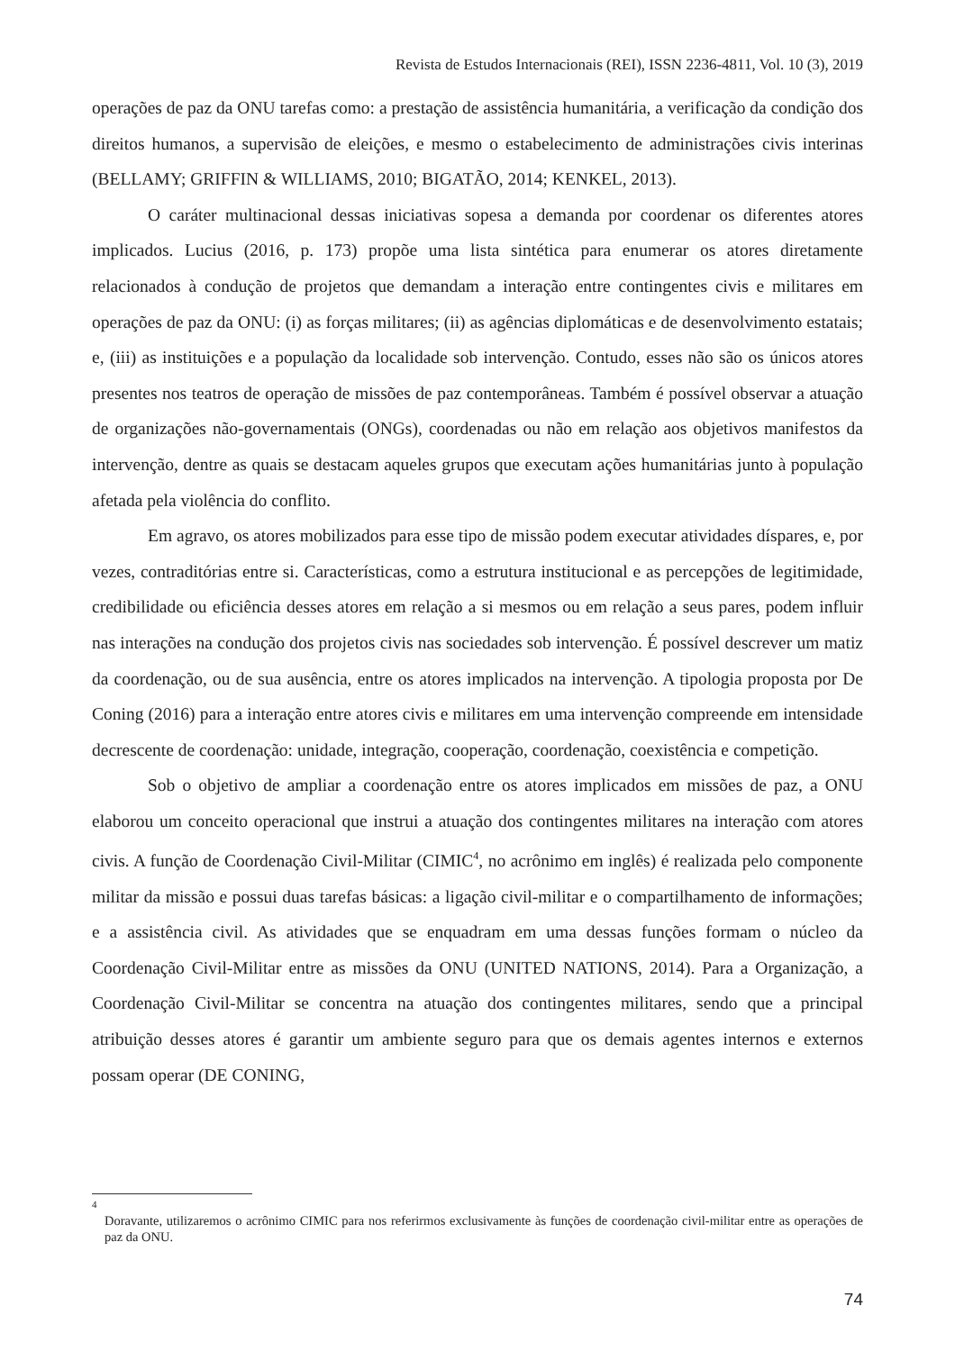Revista de Estudos Internacionais (REI), ISSN 2236-4811, Vol. 10 (3), 2019
operações de paz da ONU tarefas como: a prestação de assistência humanitária, a verificação da condição dos direitos humanos, a supervisão de eleições, e mesmo o estabelecimento de administrações civis interinas (BELLAMY; GRIFFIN & WILLIAMS, 2010; BIGATÃO, 2014; KENKEL, 2013).
O caráter multinacional dessas iniciativas sopesa a demanda por coordenar os diferentes atores implicados. Lucius (2016, p. 173) propõe uma lista sintética para enumerar os atores diretamente relacionados à condução de projetos que demandam a interação entre contingentes civis e militares em operações de paz da ONU: (i) as forças militares; (ii) as agências diplomáticas e de desenvolvimento estatais; e, (iii) as instituições e a população da localidade sob intervenção. Contudo, esses não são os únicos atores presentes nos teatros de operação de missões de paz contemporâneas. Também é possível observar a atuação de organizações não-governamentais (ONGs), coordenadas ou não em relação aos objetivos manifestos da intervenção, dentre as quais se destacam aqueles grupos que executam ações humanitárias junto à população afetada pela violência do conflito.
Em agravo, os atores mobilizados para esse tipo de missão podem executar atividades díspares, e, por vezes, contraditórias entre si. Características, como a estrutura institucional e as percepções de legitimidade, credibilidade ou eficiência desses atores em relação a si mesmos ou em relação a seus pares, podem influir nas interações na condução dos projetos civis nas sociedades sob intervenção. É possível descrever um matiz da coordenação, ou de sua ausência, entre os atores implicados na intervenção. A tipologia proposta por De Coning (2016) para a interação entre atores civis e militares em uma intervenção compreende em intensidade decrescente de coordenação: unidade, integração, cooperação, coordenação, coexistência e competição.
Sob o objetivo de ampliar a coordenação entre os atores implicados em missões de paz, a ONU elaborou um conceito operacional que instrui a atuação dos contingentes militares na interação com atores civis. A função de Coordenação Civil-Militar (CIMIC<sup>4</sup>, no acrônimo em inglês) é realizada pelo componente militar da missão e possui duas tarefas básicas: a ligação civil-militar e o compartilhamento de informações; e a assistência civil. As atividades que se enquadram em uma dessas funções formam o núcleo da Coordenação Civil-Militar entre as missões da ONU (UNITED NATIONS, 2014). Para a Organização, a Coordenação Civil-Militar se concentra na atuação dos contingentes militares, sendo que a principal atribuição desses atores é garantir um ambiente seguro para que os demais agentes internos e externos possam operar (DE CONING,
4
Doravante, utilizaremos o acrônimo CIMIC para nos referirmos exclusivamente às funções de coordenação civil-militar entre as operações de paz da ONU.
74